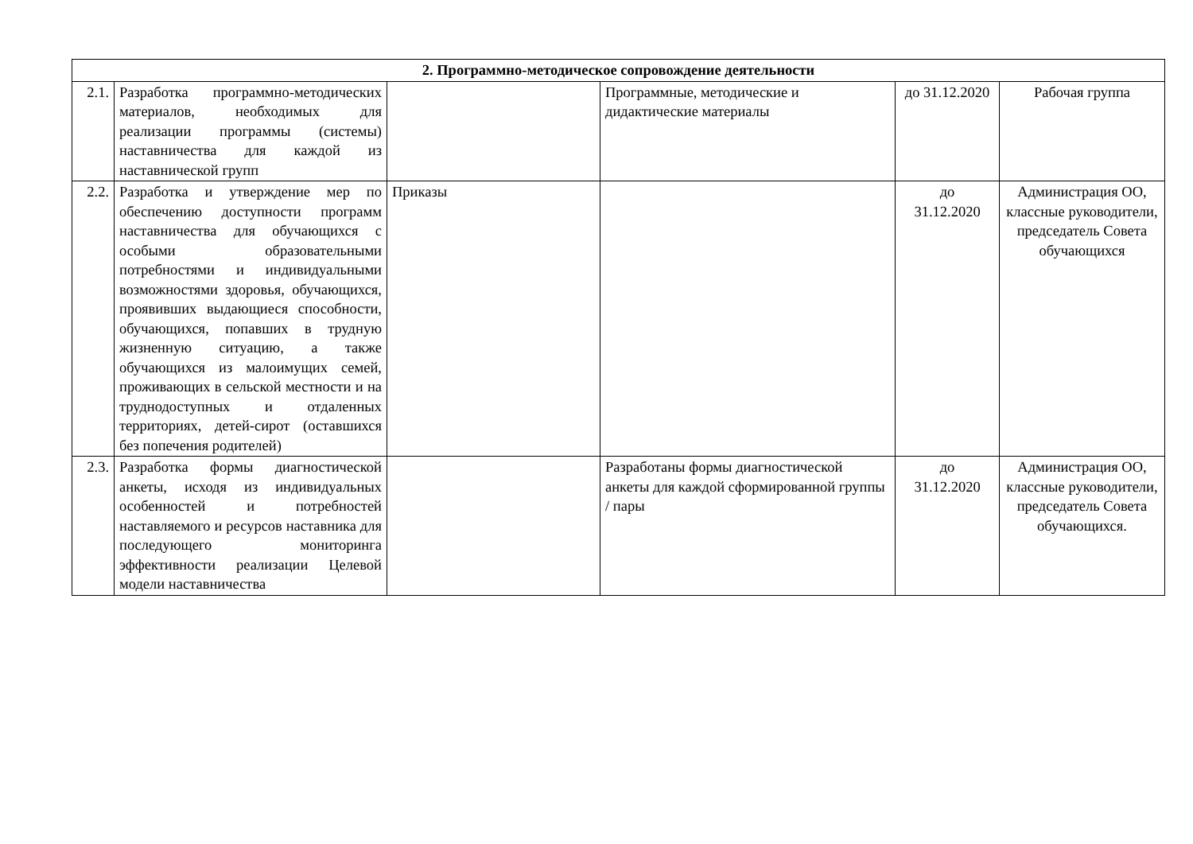| 2. Программно-методическое сопровождение деятельности | | | | | |
| --- | --- | --- | --- | --- | --- |
| 2.1. | Разработка программно-методических материалов, необходимых для реализации программы (системы) наставничества для каждой из наставнической групп | | Программные, методические и дидактические материалы | до 31.12.2020 | Рабочая группа |
| 2.2. | Разработка и утверждение мер по обеспечению доступности программ наставничества для обучающихся с особыми образовательными потребностями и индивидуальными возможностями здоровья, обучающихся, проявивших выдающиеся способности, обучающихся, попавших в трудную жизненную ситуацию, а также обучающихся из малоимущих семей, проживающих в сельской местности и на труднодоступных и отдаленных территориях, детей-сирот (оставшихся без попечения родителей) | Приказы | | до 31.12.2020 | Администрация ОО, классные руководители, председатель Совета обучающихся |
| 2.3. | Разработка формы диагностической анкеты, исходя из индивидуальных особенностей и потребностей наставляемого и ресурсов наставника для последующего мониторинга эффективности реализации Целевой модели наставничества | | Разработаны формы диагностической анкеты для каждой сформированной группы / пары | до 31.12.2020 | Администрация ОО, классные руководители, председатель Совета обучающихся. |